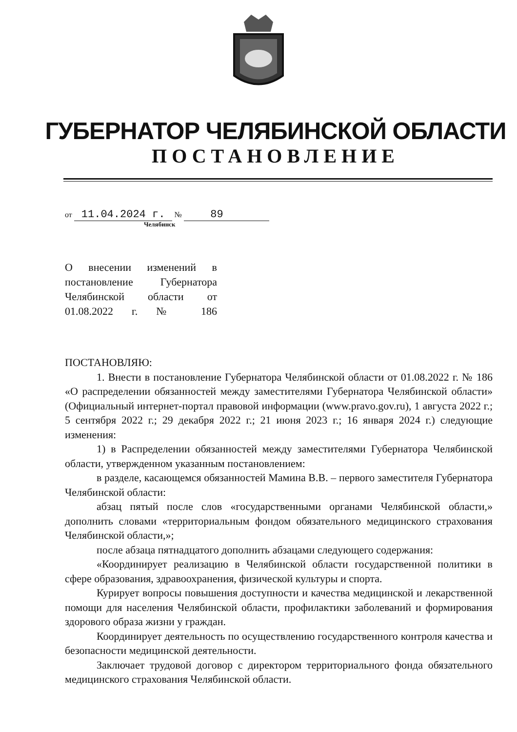ГУБЕРНАТОР ЧЕЛЯБИНСКОЙ ОБЛАСТИ
ПОСТАНОВЛЕНИЕ
от 11.04.2024 г. № 89
Челябинск
О внесении изменений в постановление Губернатора Челябинской области от 01.08.2022 г. № 186
ПОСТАНОВЛЯЮ:
1. Внести в постановление Губернатора Челябинской области от 01.08.2022 г. № 186 «О распределении обязанностей между заместителями Губернатора Челябинской области» (Официальный интернет-портал правовой информации (www.pravo.gov.ru), 1 августа 2022 г.; 5 сентября 2022 г.; 29 декабря 2022 г.; 21 июня 2023 г.; 16 января 2024 г.) следующие изменения:
1) в Распределении обязанностей между заместителями Губернатора Челябинской области, утвержденном указанным постановлением:
в разделе, касающемся обязанностей Мамина В.В. – первого заместителя Губернатора Челябинской области:
абзац пятый после слов «государственными органами Челябинской области,» дополнить словами «территориальным фондом обязательного медицинского страхования Челябинской области,»;
после абзаца пятнадцатого дополнить абзацами следующего содержания:
«Координирует реализацию в Челябинской области государственной политики в сфере образования, здравоохранения, физической культуры и спорта.
Курирует вопросы повышения доступности и качества медицинской и лекарственной помощи для населения Челябинской области, профилактики заболеваний и формирования здорового образа жизни у граждан.
Координирует деятельность по осуществлению государственного контроля качества и безопасности медицинской деятельности.
Заключает трудовой договор с директором территориального фонда обязательного медицинского страхования Челябинской области.